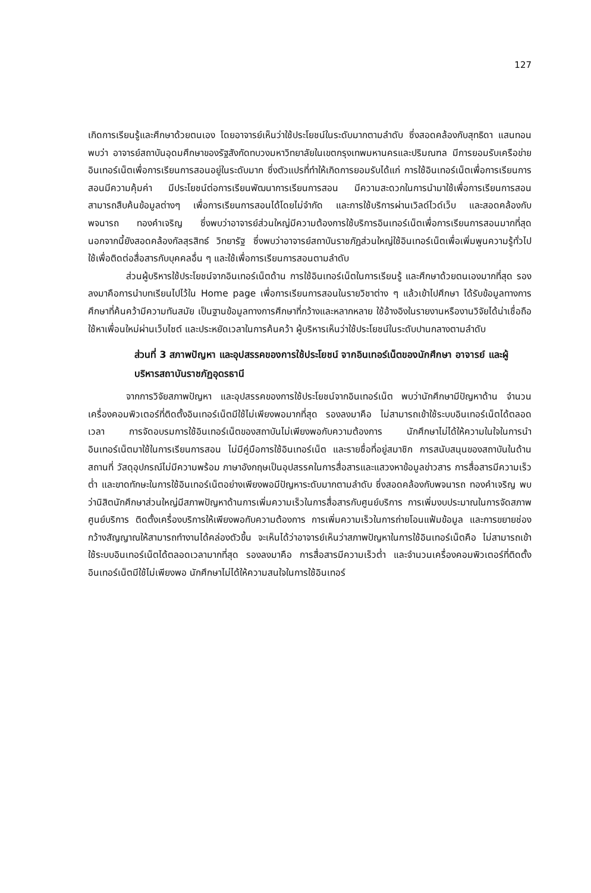127
เกิดการเรียนรู้และศึกษาด้วยตนเอง โดยอาจารย์เห็นว่าใช้ประโยชน์ในระดับมากตามลำดับ ซึ่งสอดคล้องกับสุทธิดา แสนทอน พบว่า อาจารย์สถาบันอุดมศึกษาของรัฐสังกัดทบวงมหาวิทยาลัยในเขตกรุงเทพมหานครและปริมณฑล มีการยอมรับเครือข่ายอินเทอร์เน็ตเพื่อการเรียนการสอนอยู่ในระดับมาก ซึ่งตัวแปรที่ทำให้เกิดการยอมรับได้แก่ การใช้อินเทอร์เน็ตเพื่อการเรียนการสอนมีความคุ้มค่า มีประโยชน์ต่อการเรียนพัฒนาการเรียนการสอน มีความสะดวกในการนำมาใช้เพื่อการเรียนการสอน สามารถสืบค้นข้อมูลต่างๆ เพื่อการเรียนการสอนได้โดยไม่จำกัด และการใช้บริการผ่านเวิลด์ไวด์เว็บ และสอดคล้องกับพจนารถ ทองคำเจริญ ซึ่งพบว่าอาจารย์ส่วนใหญ่มีความต้องการใช้บริการอินเทอร์เน็ตเพื่อการเรียนการสอนมากที่สุด นอกจากนี้ยังสอดคล้องกัลสุรสิทธ์ วิทยารัฐ ซึ่งพบว่าอาจารย์สถาบันราชภัฏส่วนใหญ่ใช้อินเทอร์เน็ตเพื่อเพิ่มพูนความรู้ทั่วไป ใช้เพื่อติดต่อสื่อสารกับบุคคลอื่น ๆ และใช้เพื่อการเรียนการสอนตามลำดับ
ส่วนผู้บริหารใช้ประโยชน์จากอินเทอร์เน็ตด้าน การใช้อินเทอร์เน็ตในการเรียนรู้ และศึกษาด้วยตนเองมากที่สุด รองลงมาคือการนำบทเรียนไปไว้ใน Home page เพื่อการเรียนการสอนในรายวิชาต่าง ๆ แล้วเข้าไปศึกษา ได้รับข้อมูลทางการศึกษาที่ค้นคว้ามีความทันสมัย เป็นฐานข้อมูลทางการศึกษาที่กว้างและหลากหลาย ใช้อ้างอิงในรายงานหรืองานวิจัยได้น่าเชื่อถือ ใช้หาเพื่อนใหม่ผ่านเว็บไซต์ และประหยัดเวลาในการค้นคว้า ผู้บริหารเห็นว่าใช้ประโยชน์ในระดับปานกลางตามลำดับ
ส่วนที่ 3 สภาพปัญหา และอุปสรรคของการใช้ประโยชน์ จากอินเทอร์เน็ตของนักศึกษา อาจารย์ และผู้บริหารสถาบันราชภัฏอุดรธานี
จากการวิจัยสภาพปัญหา และอุปสรรคของการใช้ประโยชน์จากอินเทอร์เน็ต พบว่านักศึกษามีปัญหาด้าน จำนวนเครื่องคอมพิวเตอร์ที่ติดตั้งอินเทอร์เน็ตมีใช้ไม่เพียงพอมากที่สุด รองลงมาคือ ไม่สามารถเข้าใช้ระบบอินเทอร์เน็ตได้ตลอดเวลา การจัดอบรมการใช้อินเทอร์เน็ตของสถาบันไม่เพียงพอกับความต้องการ นักศึกษาไม่ได้ให้ความในใจในการนำอินเทอร์เน็ตมาใช้ในการเรียนการสอน ไม่มีคู่มือการใช้อินเทอร์เน็ต และรายชื่อที่อยู่สมาชิก การสนับสนุนของสถาบันในด้าน สถานที่ วัสดุอุปกรณ์ไม่มีความพร้อม ภาษาอังกฤษเป็นอุปสรรคในการสื่อสารและแสวงหาข้อมูลข่าวสาร การสื่อสารมีความเร็วต่ำ และขาดทักษะในการใช้อินเทอร์เน็ตอย่างเพียงพอมีปัญหาระดับมากตามลำดับ ซึ่งสอดคล้องกับพจนารถ ทองคำเจริญ พบว่านิสิตนักศึกษาส่วนใหญ่มีสภาพปัญหาด้านการเพิ่มความเร็วในการสื่อสารกับศูนย์บริการ การเพิ่มงบประมาณในการจัดสภาพศูนย์บริการ ติดตั้งเครื่องบริการให้เพียงพอกับความต้องการ การเพิ่มความเร็วในการถ่ายโอนแฟ้มข้อมูล และการขยายช่องกว้างสัญญาณให้สามารถทำงานได้คล่องตัวขึ้น จะเห็นได้ว่าอาจารย์เห็นว่าสภาพปัญหาในการใช้อินเทอร์เน็ตคือ ไม่สามารถเข้าใช้ระบบอินเทอร์เน็ตได้ตลอดเวลามากที่สุด รองลงมาคือ การสื่อสารมีความเร็วต่ำ และจำนวนเครื่องคอมพิวเตอร์ที่ติดตั้งอินเทอร์เน็ตมีใช้ไม่เพียงพอ นักศึกษาไม่ได้ให้ความสนใจในการใช้อินเทอร์